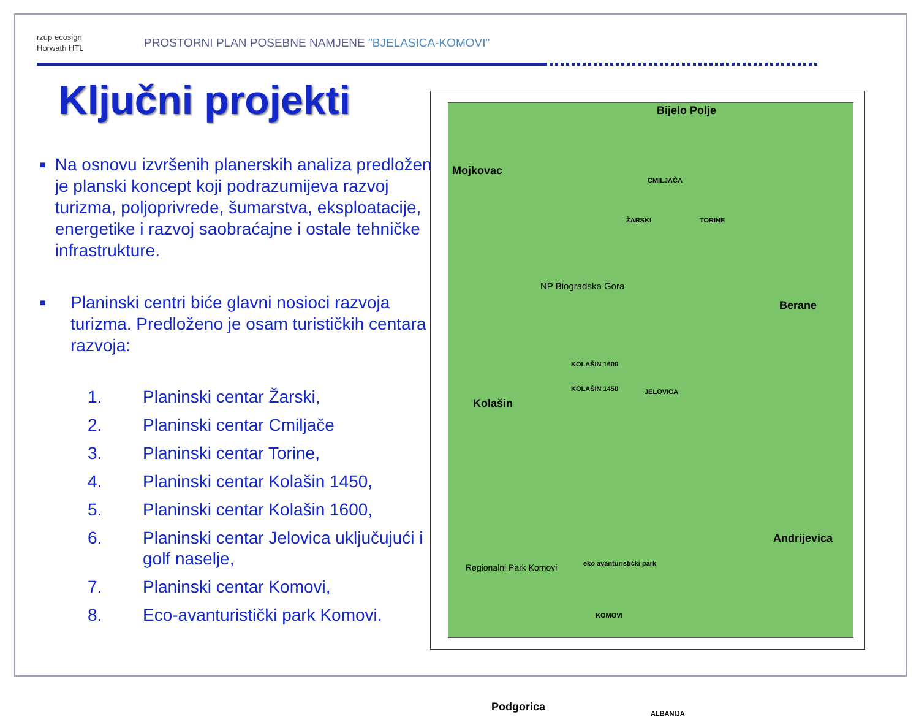rzup ecosign
Horwath HTL
PROSTORNI PLAN POSEBNE NAMJENE "BJELASICA-KOMOVI"
Ključni projekti
■
Na osnovu izvršenih planerskih analiza predložen je planski koncept koji podrazumijeva razvoj turizma, poljoprivrede, šumarstva, eksploatacije, energetike i razvoj saobraćajne i ostale tehničke infrastrukture.
■
Planinski centri biće glavni nosioci razvoja turizma. Predloženo je osam turističkih centara razvoja:
1. Planinski centar Žarski,
2. Planinski centar Cmiljače
3. Planinski centar Torine,
4. Planinski centar Kolašin 1450,
5. Planinski centar Kolašin 1600,
6. Planinski centar Jelovica uključujući i golf naselje,
7. Planinski centar Komovi,
8. Eco-avanturistički park Komovi.
Bijelo Polje
Mojkovac
CMILJAČA
ŽARSKI TORINE
NP Biogradska Gora
Berane
KOLAŠIN 1600
KOLAŠIN 1450 JELOVICA
Kolašin
Andrijevica
Regionalni Park Komovi eko avanturistički park
KOMOVI
Podgorica ALBANIJA